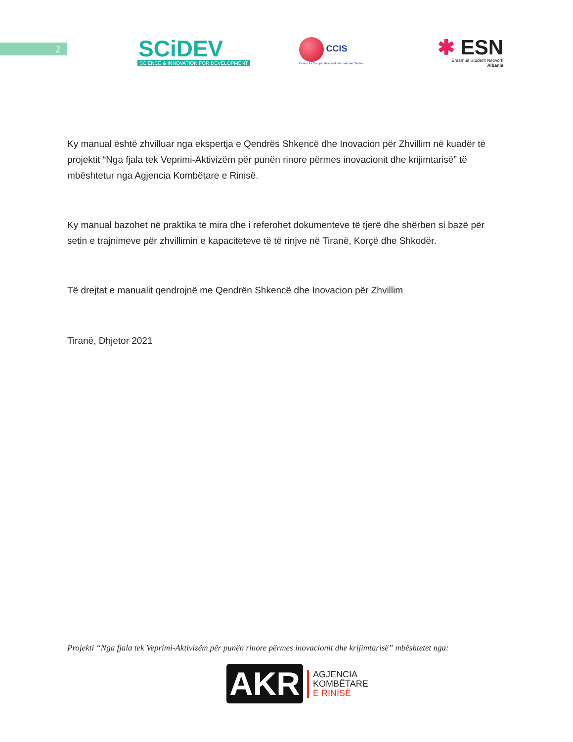2
SCiDEV
SCIENCE & INNOVATION FOR DEVELOPMENT
CCIS
Center for Comparative and International Studies
✱ ESN
Erasmus Student Network
Albania
Ky manual është zhvilluar nga ekspertja e Qendrës Shkencë dhe Inovacion për Zhvillim në kuadër të projektit “Nga fjala tek Veprimi-Aktivizëm për punën rinore përmes inovacionit dhe krijimtarisë” të mbështetur nga Agjencia Kombëtare e Rinisë.
Ky manual bazohet në praktika të mira dhe i referohet dokumenteve të tjerë dhe shërben si bazë për setin e trajnimeve për zhvillimin e kapaciteteve të të rinjve në Tiranë, Korçë dhe Shkodër.
Të drejtat e manualit qendrojnë me Qendrën Shkencë dhe Inovacion për Zhvillim
Tiranë, Dhjetor 2021
Projekti “Nga fjala tek Veprimi-Aktivizëm për punën rinore përmes inovacionit dhe krijimtarisë” mbështetet nga:
AKR
AGJENCIA
KOMBËTARE
E RINISË